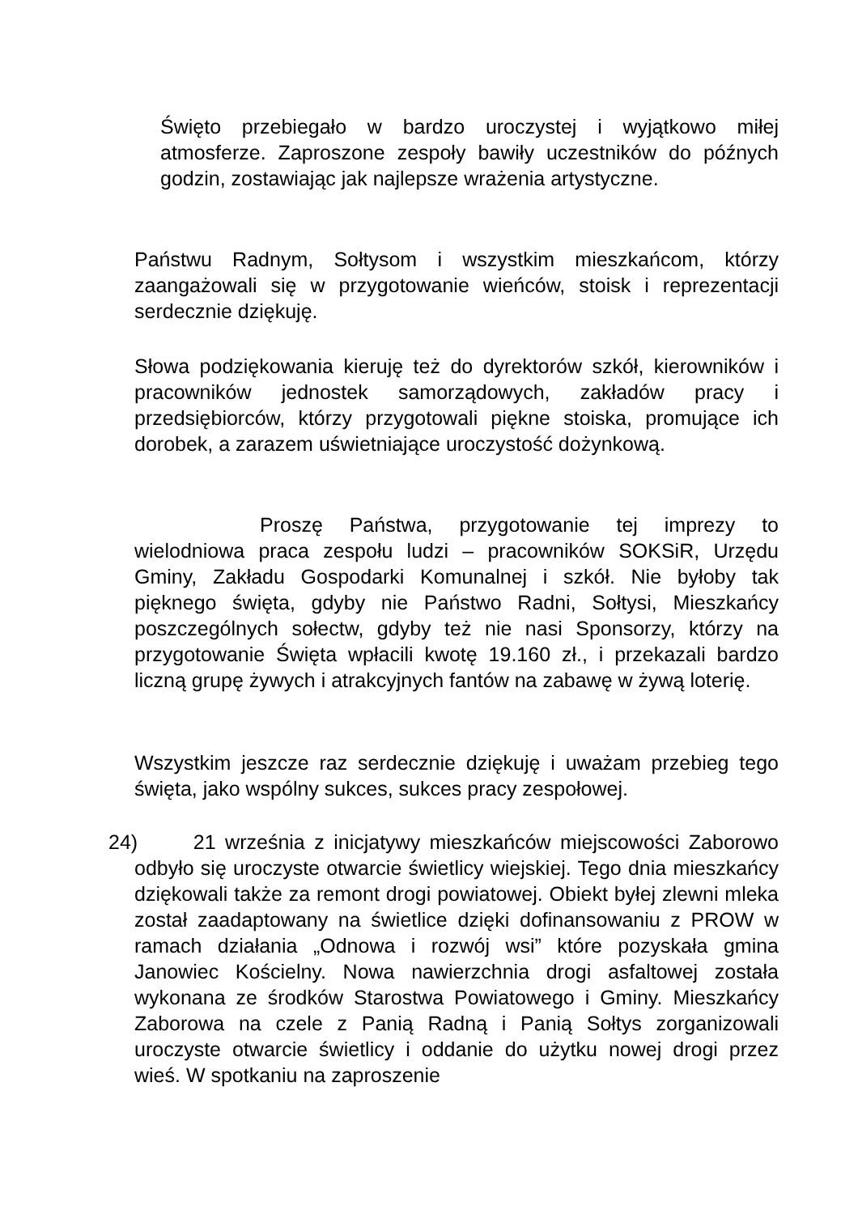Święto przebiegało w bardzo uroczystej i wyjątkowo miłej atmosferze. Zaproszone zespoły bawiły uczestników do późnych godzin, zostawiając jak najlepsze wrażenia artystyczne.
Państwu Radnym, Sołtysom i wszystkim mieszkańcom, którzy zaangażowali się w przygotowanie wieńców, stoisk i reprezentacji serdecznie dziękuję.
Słowa podziękowania kieruję też do dyrektorów szkół, kierowników i pracowników jednostek samorządowych, zakładów pracy i przedsiębiorców, którzy przygotowali piękne stoiska, promujące ich dorobek, a zarazem uświetniające uroczystość dożynkową.
Proszę Państwa, przygotowanie tej imprezy to wielodniowa praca zespołu ludzi – pracowników SOKSiR, Urzędu Gminy, Zakładu Gospodarki Komunalnej i szkół. Nie byłoby tak pięknego święta, gdyby nie Państwo Radni, Sołtysi, Mieszkańcy poszczególnych sołectw, gdyby też nie nasi Sponsorzy, którzy na przygotowanie Święta wpłacili kwotę 19.160 zł., i przekazali bardzo liczną grupę żywych i atrakcyjnych fantów na zabawę w żywą loterię.
Wszystkim jeszcze raz serdecznie dziękuję i uważam przebieg tego święta, jako wspólny sukces, sukces pracy zespołowej.
24) 21 września z inicjatywy mieszkańców miejscowości Zaborowo odbyło się uroczyste otwarcie świetlicy wiejskiej. Tego dnia mieszkańcy dziękowali także za remont drogi powiatowej. Obiekt byłej zlewni mleka został zaadaptowany na świetlice dzięki dofinansowaniu z PROW w ramach działania „Odnowa i rozwój wsi” które pozyskała gmina Janowiec Kościelny. Nowa nawierzchnia drogi asfaltowej została wykonana ze środków Starostwa Powiatowego i Gminy. Mieszkańcy Zaborowa na czele z Panią Radną i Panią Sołtys zorganizowali uroczyste otwarcie świetlicy i oddanie do użytku nowej drogi przez wieś. W spotkaniu na zaproszenie